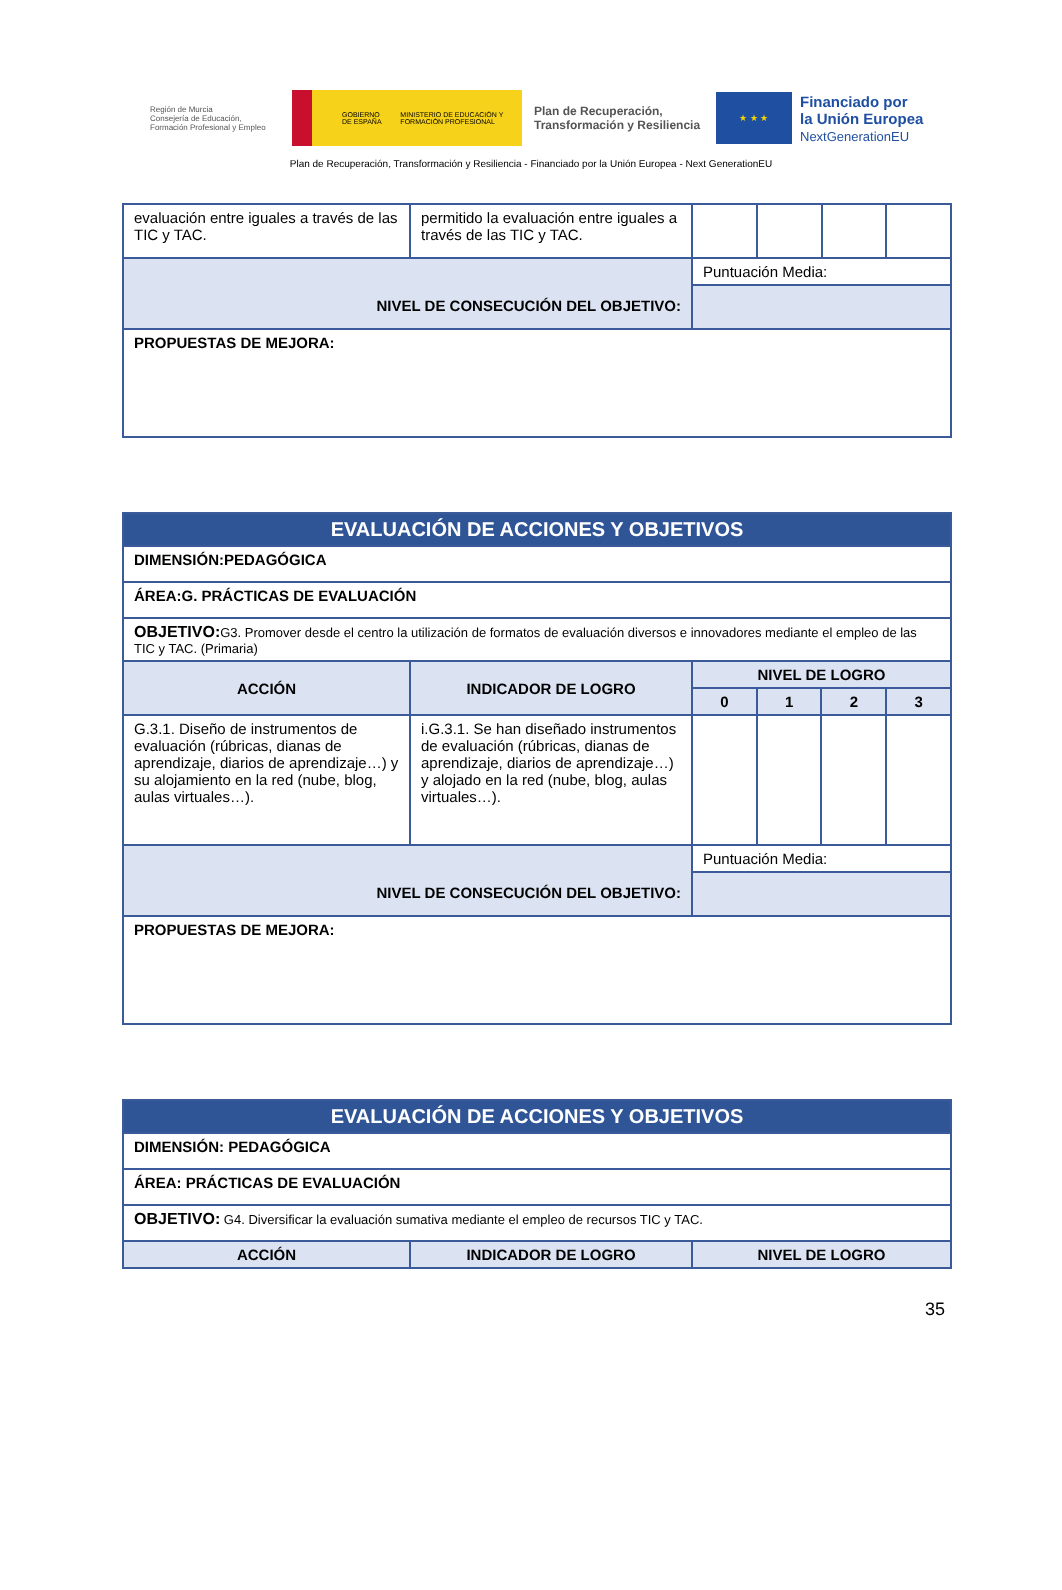Región de Murcia
Consejería de Educación, Formación Profesional y Empleo
GOBIERNO DE ESPAÑA MINISTERIO DE EDUCACIÓN Y FORMACIÓN PROFESIONAL
Plan de Recuperación, Transformación y Resiliencia
★ ★ ★
Financiado por
la Unión Europea
NextGenerationEU
Plan de Recuperación, Transformación y Resiliencia - Financiado por la Unión Europea - Next GenerationEU
| evaluación entre iguales a través de las TIC y TAC. | permitido la evaluación entre iguales a través de las TIC y TAC. | | | | |
| NIVEL DE CONSECUCIÓN DEL OBJETIVO: | | Puntuación Media: | | | |
| PROPUESTAS DE MEJORA: | | | | | |
| EVALUACIÓN DE ACCIONES Y OBJETIVOS | | | | | |
| DIMENSIÓN:PEDAGÓGICA | | | | | |
| ÁREA:G. PRÁCTICAS DE EVALUACIÓN | | | | | |
| OBJETIVO: G3. Promover desde el centro la utilización de formatos de evaluación diversos e innovadores mediante el empleo de las TIC y TAC. (Primaria) | | | | | |
| ACCIÓN | INDICADOR DE LOGRO | NIVEL DE LOGRO | | | |
| | | 0 | 1 | 2 | 3 |
| G.3.1. Diseño de instrumentos de evaluación (rúbricas, dianas de aprendizaje, diarios de aprendizaje…) y su alojamiento en la red (nube, blog, aulas virtuales…). | i.G.3.1. Se han diseñado instrumentos de evaluación (rúbricas, dianas de aprendizaje, diarios de aprendizaje…) y alojado en la red (nube, blog, aulas virtuales…). | | | | |
| NIVEL DE CONSECUCIÓN DEL OBJETIVO: | | Puntuación Media: | | | |
| PROPUESTAS DE MEJORA: | | | | | |
| EVALUACIÓN DE ACCIONES Y OBJETIVOS | | |
| DIMENSIÓN: PEDAGÓGICA | | |
| ÁREA: PRÁCTICAS DE EVALUACIÓN | | |
| OBJETIVO: G4. Diversificar la evaluación sumativa mediante el empleo de recursos TIC y TAC. | | |
| ACCIÓN | INDICADOR DE LOGRO | NIVEL DE LOGRO |
35